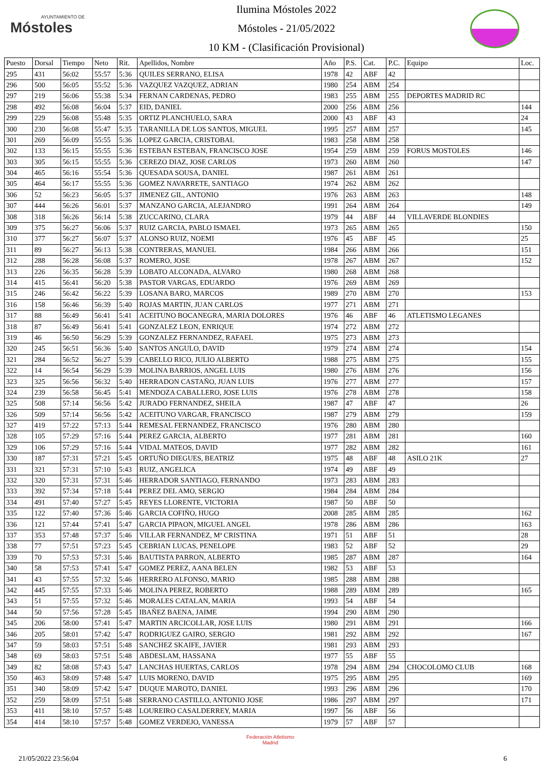AYUNTAMIENTO DE
Móstoles
Ilumina Móstoles 2022
Móstoles - 21/05/2022
10 KM - (Clasificación Provisional)
| Puesto | Dorsal | Tiempo | Neto | Rit. | Apellidos, Nombre | Año | P.S. | Cat. | P.C. | Equipo | Loc. |
| --- | --- | --- | --- | --- | --- | --- | --- | --- | --- | --- | --- |
| 295 | 431 | 56:02 | 55:57 | 5:36 | QUILES SERRANO, ELISA | 1978 | 42 | ABF | 42 | | |
| 296 | 500 | 56:05 | 55:52 | 5:36 | VAZQUEZ VAZQUEZ, ADRIAN | 1980 | 254 | ABM | 254 | | |
| 297 | 219 | 56:06 | 55:38 | 5:34 | FERNAN CARDENAS, PEDRO | 1983 | 255 | ABM | 255 | DEPORTES MADRID RC | |
| 298 | 492 | 56:08 | 56:04 | 5:37 | EID, DANIEL | 2000 | 256 | ABM | 256 | | 144 |
| 299 | 229 | 56:08 | 55:48 | 5:35 | ORTIZ PLANCHUELO, SARA | 2000 | 43 | ABF | 43 | | 24 |
| 300 | 230 | 56:08 | 55:47 | 5:35 | TARANILLA DE LOS SANTOS, MIGUEL | 1995 | 257 | ABM | 257 | | 145 |
| 301 | 269 | 56:09 | 55:55 | 5:36 | LOPEZ GARCIA, CRISTOBAL | 1983 | 258 | ABM | 258 | | |
| 302 | 133 | 56:15 | 55:55 | 5:36 | ESTEBAN ESTEBAN, FRANCISCO JOSE | 1954 | 259 | ABM | 259 | FORUS MOSTOLES | 146 |
| 303 | 305 | 56:15 | 55:55 | 5:36 | CEREZO DIAZ, JOSE CARLOS | 1973 | 260 | ABM | 260 | | 147 |
| 304 | 465 | 56:16 | 55:54 | 5:36 | QUESADA SOUSA, DANIEL | 1987 | 261 | ABM | 261 | | |
| 305 | 464 | 56:17 | 55:55 | 5:36 | GOMEZ NAVARRETE, SANTIAGO | 1974 | 262 | ABM | 262 | | |
| 306 | 52 | 56:23 | 56:05 | 5:37 | JIMENEZ GIL, ANTONIO | 1976 | 263 | ABM | 263 | | 148 |
| 307 | 444 | 56:26 | 56:01 | 5:37 | MANZANO GARCIA, ALEJANDRO | 1991 | 264 | ABM | 264 | | 149 |
| 308 | 318 | 56:26 | 56:14 | 5:38 | ZUCCARINO, CLARA | 1979 | 44 | ABF | 44 | VILLAVERDE BLONDIES | |
| 309 | 375 | 56:27 | 56:06 | 5:37 | RUIZ GARCIA, PABLO ISMAEL | 1973 | 265 | ABM | 265 | | 150 |
| 310 | 377 | 56:27 | 56:07 | 5:37 | ALONSO RUIZ, NOEMI | 1976 | 45 | ABF | 45 | | 25 |
| 311 | 89 | 56:27 | 56:13 | 5:38 | CONTRERAS, MANUEL | 1984 | 266 | ABM | 266 | | 151 |
| 312 | 288 | 56:28 | 56:08 | 5:37 | ROMERO, JOSE | 1978 | 267 | ABM | 267 | | 152 |
| 313 | 226 | 56:35 | 56:28 | 5:39 | LOBATO ALCONADA, ALVARO | 1980 | 268 | ABM | 268 | | |
| 314 | 415 | 56:41 | 56:20 | 5:38 | PASTOR VARGAS, EDUARDO | 1976 | 269 | ABM | 269 | | |
| 315 | 246 | 56:42 | 56:22 | 5:39 | LOSANA BARO, MARCOS | 1989 | 270 | ABM | 270 | | 153 |
| 316 | 158 | 56:46 | 56:39 | 5:40 | ROJAS MARTIN, JUAN CARLOS | 1977 | 271 | ABM | 271 | | |
| 317 | 88 | 56:49 | 56:41 | 5:41 | ACEITUNO BOCANEGRA, MARIA DOLORES | 1976 | 46 | ABF | 46 | ATLETISMO LEGANES | |
| 318 | 87 | 56:49 | 56:41 | 5:41 | GONZALEZ LEON, ENRIQUE | 1974 | 272 | ABM | 272 | | |
| 319 | 46 | 56:50 | 56:29 | 5:39 | GONZALEZ FERNANDEZ, RAFAEL | 1975 | 273 | ABM | 273 | | |
| 320 | 245 | 56:51 | 56:36 | 5:40 | SANTOS ANGULO, DAVID | 1979 | 274 | ABM | 274 | | 154 |
| 321 | 284 | 56:52 | 56:27 | 5:39 | CABELLO RICO, JULIO ALBERTO | 1988 | 275 | ABM | 275 | | 155 |
| 322 | 14 | 56:54 | 56:29 | 5:39 | MOLINA BARRIOS, ANGEL LUIS | 1980 | 276 | ABM | 276 | | 156 |
| 323 | 325 | 56:56 | 56:32 | 5:40 | HERRADON CASTAÑO, JUAN LUIS | 1976 | 277 | ABM | 277 | | 157 |
| 324 | 239 | 56:58 | 56:45 | 5:41 | MENDOZA CABALLERO, JOSE LUIS | 1976 | 278 | ABM | 278 | | 158 |
| 325 | 508 | 57:14 | 56:56 | 5:42 | JURADO FERNANDEZ, SHEILA | 1987 | 47 | ABF | 47 | | 26 |
| 326 | 509 | 57:14 | 56:56 | 5:42 | ACEITUNO VARGAR, FRANCISCO | 1987 | 279 | ABM | 279 | | 159 |
| 327 | 419 | 57:22 | 57:13 | 5:44 | REMESAL FERNANDEZ, FRANCISCO | 1976 | 280 | ABM | 280 | | |
| 328 | 105 | 57:29 | 57:16 | 5:44 | PEREZ GARCIA, ALBERTO | 1977 | 281 | ABM | 281 | | 160 |
| 329 | 106 | 57:29 | 57:16 | 5:44 | VIDAL MATEOS, DAVID | 1977 | 282 | ABM | 282 | | 161 |
| 330 | 187 | 57:31 | 57:21 | 5:45 | ORTUÑO DIEGUES, BEATRIZ | 1975 | 48 | ABF | 48 | ASILO 21K | 27 |
| 331 | 321 | 57:31 | 57:10 | 5:43 | RUIZ, ANGELICA | 1974 | 49 | ABF | 49 | | |
| 332 | 320 | 57:31 | 57:31 | 5:46 | HERRADOR SANTIAGO, FERNANDO | 1973 | 283 | ABM | 283 | | |
| 333 | 392 | 57:34 | 57:18 | 5:44 | PEREZ DEL AMO, SERGIO | 1984 | 284 | ABM | 284 | | |
| 334 | 491 | 57:40 | 57:27 | 5:45 | REYES LLORENTE, VICTORIA | 1987 | 50 | ABF | 50 | | |
| 335 | 122 | 57:40 | 57:36 | 5:46 | GARCIA COFIÑO, HUGO | 2008 | 285 | ABM | 285 | | 162 |
| 336 | 121 | 57:44 | 57:41 | 5:47 | GARCIA PIPAON, MIGUEL ANGEL | 1978 | 286 | ABM | 286 | | 163 |
| 337 | 353 | 57:48 | 57:37 | 5:46 | VILLAR FERNANDEZ, Mª CRISTINA | 1971 | 51 | ABF | 51 | | 28 |
| 338 | 77 | 57:51 | 57:23 | 5:45 | CEBRIAN LUCAS, PENELOPE | 1983 | 52 | ABF | 52 | | 29 |
| 339 | 70 | 57:53 | 57:31 | 5:46 | BAUTISTA PARRON, ALBERTO | 1985 | 287 | ABM | 287 | | 164 |
| 340 | 58 | 57:53 | 57:41 | 5:47 | GOMEZ PEREZ, AANA BELEN | 1982 | 53 | ABF | 53 | | |
| 341 | 43 | 57:55 | 57:32 | 5:46 | HERRERO ALFONSO, MARIO | 1985 | 288 | ABM | 288 | | |
| 342 | 445 | 57:55 | 57:33 | 5:46 | MOLINA PEREZ, ROBERTO | 1988 | 289 | ABM | 289 | | 165 |
| 343 | 51 | 57:55 | 57:32 | 5:46 | MORALES CATALAN, MARIA | 1993 | 54 | ABF | 54 | | |
| 344 | 50 | 57:56 | 57:28 | 5:45 | IBAÑEZ BAENA, JAIME | 1994 | 290 | ABM | 290 | | |
| 345 | 206 | 58:00 | 57:41 | 5:47 | MARTIN ARCICOLLAR, JOSE LUIS | 1980 | 291 | ABM | 291 | | 166 |
| 346 | 205 | 58:01 | 57:42 | 5:47 | RODRIGUEZ GAIRO, SERGIO | 1981 | 292 | ABM | 292 | | 167 |
| 347 | 59 | 58:03 | 57:51 | 5:48 | SANCHEZ SKAIFE, JAVIER | 1981 | 293 | ABM | 293 | | |
| 348 | 69 | 58:03 | 57:51 | 5:48 | ABDESLAM, HASSANA | 1977 | 55 | ABF | 55 | | |
| 349 | 82 | 58:08 | 57:43 | 5:47 | LANCHAS HUERTAS, CARLOS | 1978 | 294 | ABM | 294 | CHOCOLOMO CLUB | 168 |
| 350 | 463 | 58:09 | 57:48 | 5:47 | LUIS MORENO, DAVID | 1975 | 295 | ABM | 295 | | 169 |
| 351 | 340 | 58:09 | 57:42 | 5:47 | DUQUE MAROTO, DANIEL | 1993 | 296 | ABM | 296 | | 170 |
| 352 | 259 | 58:09 | 57:51 | 5:48 | SERRANO CASTILLO, ANTONIO JOSE | 1986 | 297 | ABM | 297 | | 171 |
| 353 | 411 | 58:10 | 57:57 | 5:48 | LOUREIRO CASALDERREY, MARIA | 1997 | 56 | ABF | 56 | | |
| 354 | 414 | 58:10 | 57:57 | 5:48 | GOMEZ VERDEJO, VANESSA | 1979 | 57 | ABF | 57 | | |
Federación Atletismo
Madrid
21/05/2022 23:56:04 6